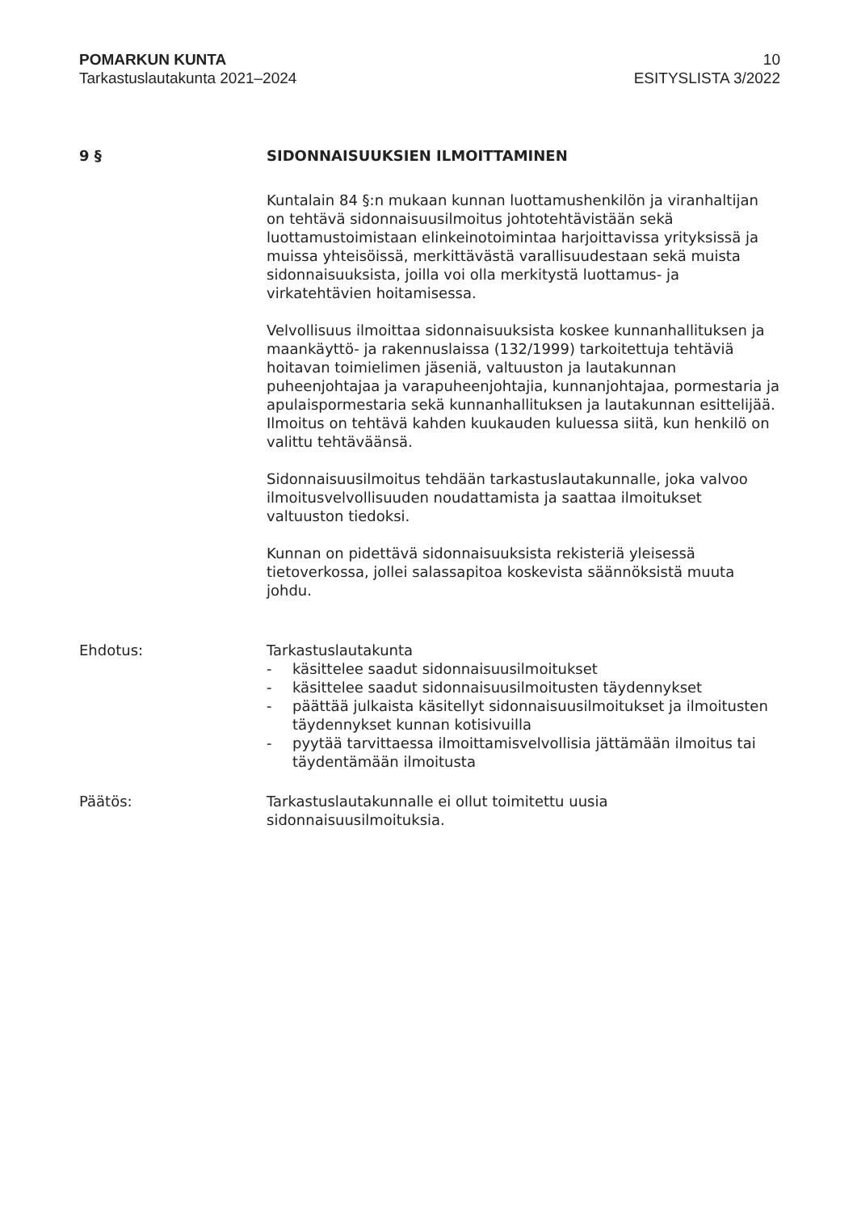POMARKUN KUNTA
Tarkastuslautakunta 2021–2024
10
ESITYSLISTA 3/2022
9 § SIDONNAISUUKSIEN ILMOITTAMINEN
Kuntalain 84 §:n mukaan kunnan luottamushenkilön ja viranhaltijan on tehtävä sidonnaisuusilmoitus johtotehtävistään sekä luottamustoimistaan elinkeinotoimintaa harjoittavissa yrityksissä ja muissa yhteisöissä, merkittävästä varallisuudestaan sekä muista sidonnaisuuksista, joilla voi olla merkitystä luottamus- ja virkatehtävien hoitamisessa.
Velvollisuus ilmoittaa sidonnaisuuksista koskee kunnanhallituksen ja maankäyttö- ja rakennuslaissa (132/1999) tarkoitettuja tehtäviä hoitavan toimielimen jäseniä, valtuuston ja lautakunnan puheenjohtajaa ja varapuheenjohtajia, kunnanjohtajaa, pormestaria ja apulaispormestaria sekä kunnanhallituksen ja lautakunnan esittelijää. Ilmoitus on tehtävä kahden kuukauden kuluessa siitä, kun henkilö on valittu tehtäväänsä.
Sidonnaisuusilmoitus tehdään tarkastuslautakunnalle, joka valvoo ilmoitusvelvollisuuden noudattamista ja saattaa ilmoitukset valtuuston tiedoksi.
Kunnan on pidettävä sidonnaisuuksista rekisteriä yleisessä tietoverkossa, jollei salassapitoa koskevista säännöksistä muuta johdu.
Ehdotus: Tarkastuslautakunta
- käsittelee saadut sidonnaisuusilmoitukset
- käsittelee saadut sidonnaisuusilmoitusten täydennykset
- päättää julkaista käsitellyt sidonnaisuusilmoitukset ja ilmoitusten täydennykset kunnan kotisivuilla
- pyytää tarvittaessa ilmoittamisvelvollisia jättämään ilmoitus tai täydentämään ilmoitusta
Päätös: Tarkastuslautakunnalle ei ollut toimitettu uusia sidonnaisuusilmoituksia.